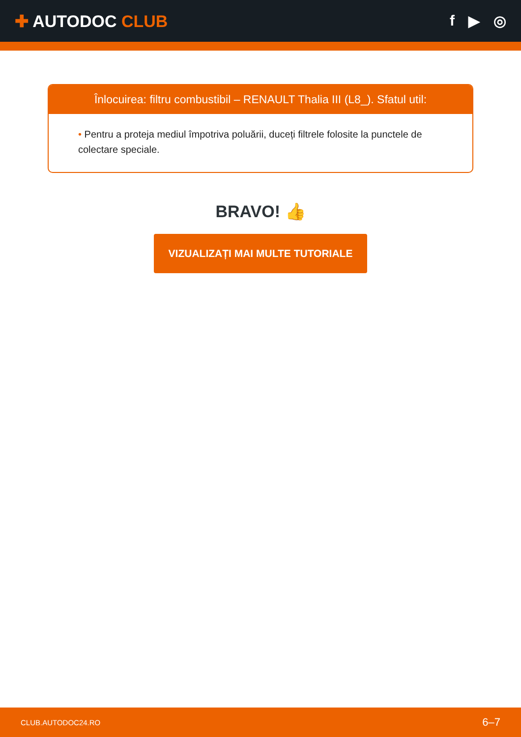✚ AUTODOC CLUB f ▶ ◎
Înlocuirea: filtru combustibil – RENAULT Thalia III (L8_). Sfatul util:
• Pentru a proteja mediul împotriva poluării, duceți filtrele folosite la punctele de colectare speciale.
BRAVO! 👍
VIZUALIZAȚI MAI MULTE TUTORIALE
CLUB.AUTODOC24.RO 6–7